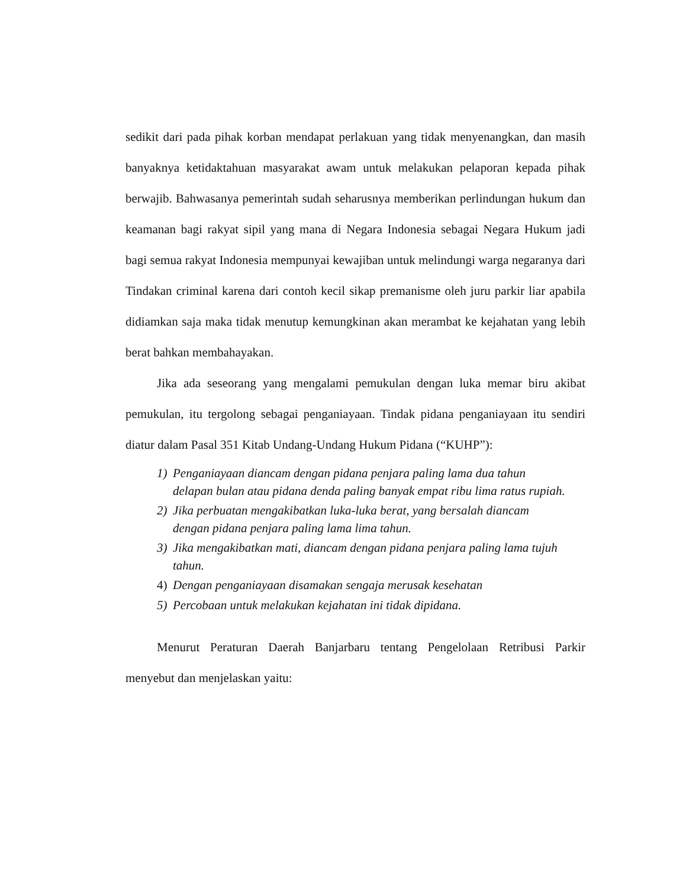sedikit dari pada pihak korban mendapat perlakuan yang tidak menyenangkan, dan masih banyaknya ketidaktahuan masyarakat awam untuk melakukan pelaporan kepada pihak berwajib. Bahwasanya pemerintah sudah seharusnya memberikan perlindungan hukum dan keamanan bagi rakyat sipil yang mana di Negara Indonesia sebagai Negara Hukum jadi bagi semua rakyat Indonesia mempunyai kewajiban untuk melindungi warga negaranya dari Tindakan criminal karena dari contoh kecil sikap premanisme oleh juru parkir liar apabila didiamkan saja maka tidak menutup kemungkinan akan merambat ke kejahatan yang lebih berat bahkan membahayakan.
Jika ada seseorang yang mengalami pemukulan dengan luka memar biru akibat pemukulan, itu tergolong sebagai penganiayaan. Tindak pidana penganiayaan itu sendiri diatur dalam Pasal 351 Kitab Undang-Undang Hukum Pidana (“KUHP”):
1) Penganiayaan diancam dengan pidana penjara paling lama dua tahun delapan bulan atau pidana denda paling banyak empat ribu lima ratus rupiah.
2) Jika perbuatan mengakibatkan luka-luka berat, yang bersalah diancam dengan pidana penjara paling lama lima tahun.
3) Jika mengakibatkan mati, diancam dengan pidana penjara paling lama tujuh tahun.
4) Dengan penganiayaan disamakan sengaja merusak kesehatan
5) Percobaan untuk melakukan kejahatan ini tidak dipidana.
Menurut Peraturan Daerah Banjarbaru tentang Pengelolaan Retribusi Parkir menyebut dan menjelaskan yaitu: